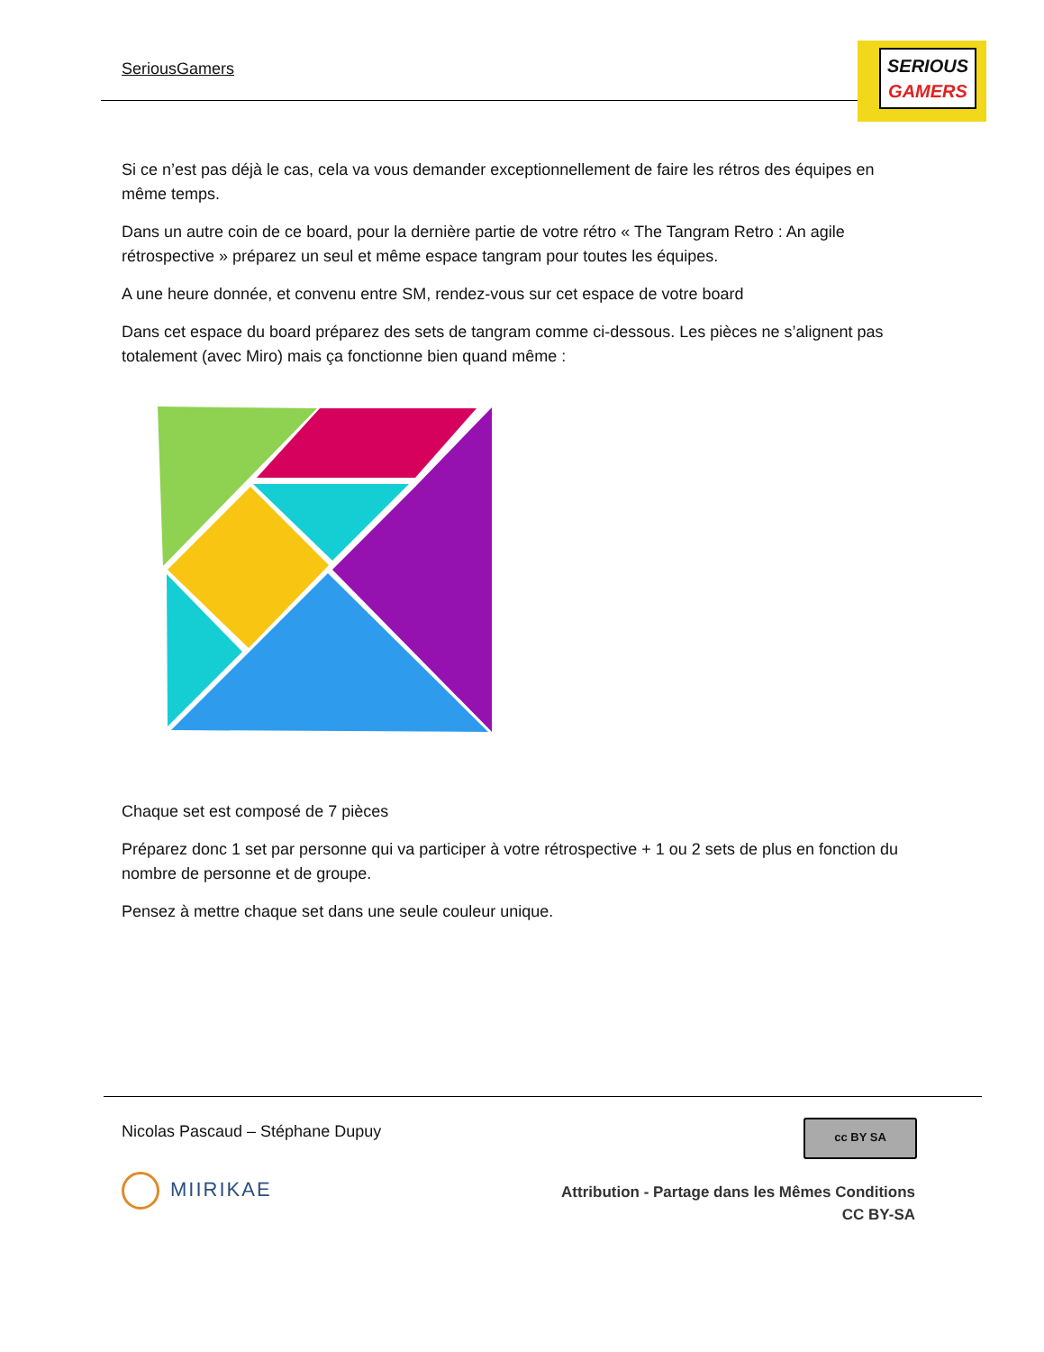SeriousGamers
SERIOUS
GAMERS
Si ce n’est pas déjà le cas, cela va vous demander exceptionnellement de faire les rétros des équipes en même temps.
Dans un autre coin de ce board, pour la dernière partie de votre rétro « The Tangram Retro : An agile rétrospective » préparez un seul et même espace tangram pour toutes les équipes.
A une heure donnée, et convenu entre SM, rendez-vous sur cet espace de votre board
Dans cet espace du board préparez des sets de tangram comme ci-dessous. Les pièces ne s’alignent pas totalement (avec Miro) mais ça fonctionne bien quand même :
Chaque set est composé de 7 pièces
Préparez donc 1 set par personne qui va participer à votre rétrospective + 1 ou 2 sets de plus en fonction du nombre de personne et de groupe.
Pensez à mettre chaque set dans une seule couleur unique.
Nicolas Pascaud – Stéphane Dupuy
cc BY SA
MIIRIKAE
Attribution - Partage dans les Mêmes Conditions
CC BY-SA